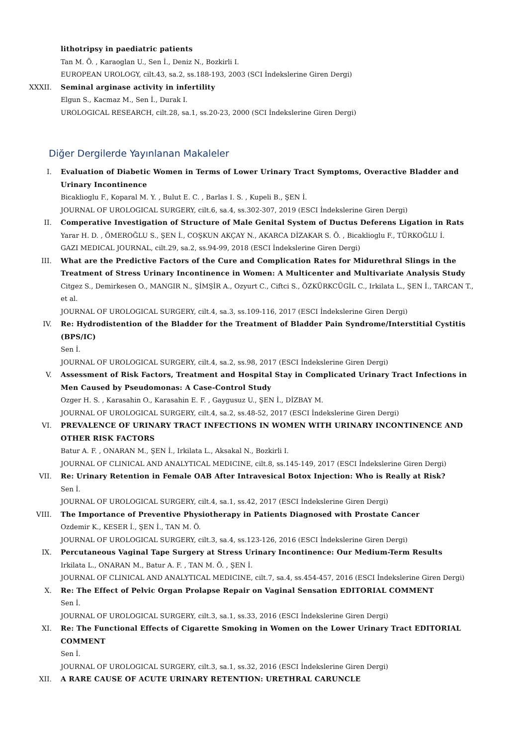lithotripsy in paediatric patients
Tan M. Ö. , Karaoglan U., Sen İ., Deniz N., Bozkirli I.
EUROPEAN UROLOGY, cilt.43, sa.2, ss.188-193, 2003 (SCI İndekslerine Giren Dergi)
XXXII. Seminal arginase activity in infertility
Elgun S., Kacmaz M., Sen İ., Durak I.
UROLOGICAL RESEARCH, cilt.28, sa.1, ss.20-23, 2000 (SCI İndekslerine Giren Dergi)
Diğer Dergilerde Yayınlanan Makaleler
I. Evaluation of Diabetic Women in Terms of Lower Urinary Tract Symptoms, Overactive Bladder and Urinary Incontinence
Bicaklioglu F., Koparal M. Y. , Bulut E. C. , Barlas I. S. , Kupeli B., ŞEN İ.
JOURNAL OF UROLOGICAL SURGERY, cilt.6, sa.4, ss.302-307, 2019 (ESCI İndekslerine Giren Dergi)
II. Comperative Investigation of Structure of Male Genital System of Ductus Deferens Ligation in Rats
Yarar H. D. , ÖMEROĞLU S., ŞEN İ., COŞKUN AKÇAY N., AKARCA DİZAKAR S. Ö. , Bicaklioglu F., TÜRKOĞLU İ.
GAZI MEDICAL JOURNAL, cilt.29, sa.2, ss.94-99, 2018 (ESCI İndekslerine Giren Dergi)
III. What are the Predictive Factors of the Cure and Complication Rates for Midurethral Slings in the Treatment of Stress Urinary Incontinence in Women: A Multicenter and Multivariate Analysis Study
Citgez S., Demirkesen O., MANGIR N., ŞİMŞİR A., Ozyurt C., Ciftci S., ÖZKÜRKCÜGİL C., Irkilata L., ŞEN İ., TARCAN T., et al.
JOURNAL OF UROLOGICAL SURGERY, cilt.4, sa.3, ss.109-116, 2017 (ESCI İndekslerine Giren Dergi)
IV. Re: Hydrodistention of the Bladder for the Treatment of Bladder Pain Syndrome/Interstitial Cystitis (BPS/IC)
Sen İ.
JOURNAL OF UROLOGICAL SURGERY, cilt.4, sa.2, ss.98, 2017 (ESCI İndekslerine Giren Dergi)
V. Assessment of Risk Factors, Treatment and Hospital Stay in Complicated Urinary Tract Infections in Men Caused by Pseudomonas: A Case-Control Study
Ozger H. S. , Karasahin O., Karasahin E. F. , Gaygusuz U., ŞEN İ., DİZBAY M.
JOURNAL OF UROLOGICAL SURGERY, cilt.4, sa.2, ss.48-52, 2017 (ESCI İndekslerine Giren Dergi)
VI. PREVALENCE OF URINARY TRACT INFECTIONS IN WOMEN WITH URINARY INCONTINENCE AND OTHER RISK FACTORS
Batur A. F. , ONARAN M., ŞEN İ., Irkilata L., Aksakal N., Bozkirli I.
JOURNAL OF CLINICAL AND ANALYTICAL MEDICINE, cilt.8, ss.145-149, 2017 (ESCI İndekslerine Giren Dergi)
VII. Re: Urinary Retention in Female OAB After Intravesical Botox Injection: Who is Really at Risk?
Sen İ.
JOURNAL OF UROLOGICAL SURGERY, cilt.4, sa.1, ss.42, 2017 (ESCI İndekslerine Giren Dergi)
VIII. The Importance of Preventive Physiotherapy in Patients Diagnosed with Prostate Cancer
Ozdemir K., KESER İ., ŞEN İ., TAN M. Ö.
JOURNAL OF UROLOGICAL SURGERY, cilt.3, sa.4, ss.123-126, 2016 (ESCI İndekslerine Giren Dergi)
IX. Percutaneous Vaginal Tape Surgery at Stress Urinary Incontinence: Our Medium-Term Results
Irkilata L., ONARAN M., Batur A. F. , TAN M. Ö. , ŞEN İ.
JOURNAL OF CLINICAL AND ANALYTICAL MEDICINE, cilt.7, sa.4, ss.454-457, 2016 (ESCI İndekslerine Giren Dergi)
X. Re: The Effect of Pelvic Organ Prolapse Repair on Vaginal Sensation EDITORIAL COMMENT
Sen İ.
JOURNAL OF UROLOGICAL SURGERY, cilt.3, sa.1, ss.33, 2016 (ESCI İndekslerine Giren Dergi)
XI. Re: The Functional Effects of Cigarette Smoking in Women on the Lower Urinary Tract EDITORIAL COMMENT
Sen İ.
JOURNAL OF UROLOGICAL SURGERY, cilt.3, sa.1, ss.32, 2016 (ESCI İndekslerine Giren Dergi)
XII. A RARE CAUSE OF ACUTE URINARY RETENTION: URETHRAL CARUNCLE